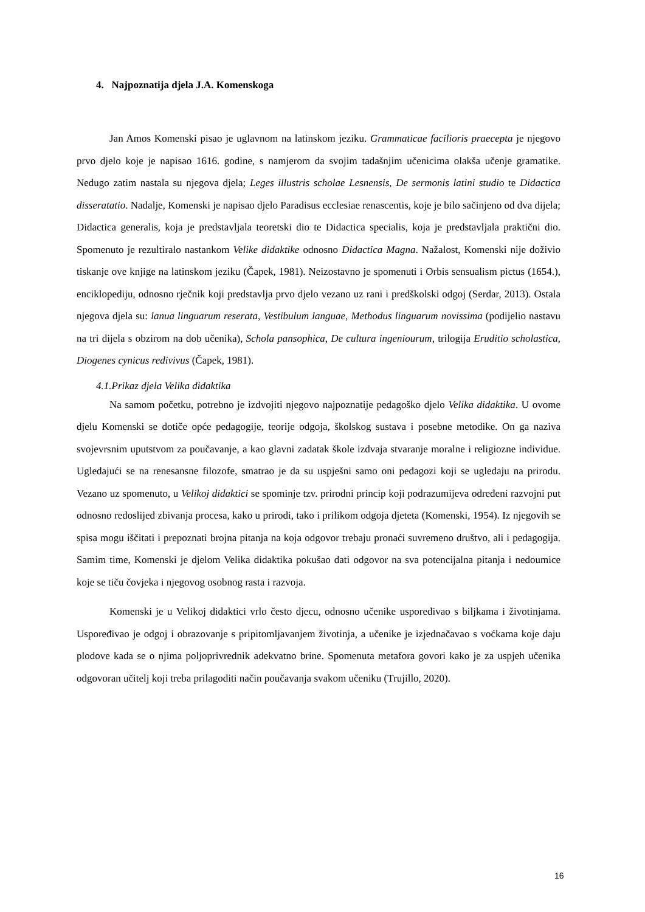4. Najpoznatija djela J.A. Komenskoga
Jan Amos Komenski pisao je uglavnom na latinskom jeziku. Grammaticae facilioris praecepta je njegovo prvo djelo koje je napisao 1616. godine, s namjerom da svojim tadašnjim učenicima olakša učenje gramatike. Nedugo zatim nastala su njegova djela; Leges illustris scholae Lesnensis, De sermonis latini studio te Didactica disseratatio. Nadalje, Komenski je napisao djelo Paradisus ecclesiae renascentis, koje je bilo sačinjeno od dva dijela; Didactica generalis, koja je predstavljala teoretski dio te Didactica specialis, koja je predstavljala praktični dio. Spomenuto je rezultiralo nastankom Velike didaktike odnosno Didactica Magna. Nažalost, Komenski nije doživio tiskanje ove knjige na latinskom jeziku (Čapek, 1981). Neizostavno je spomenuti i Orbis sensualism pictus (1654.), enciklopediju, odnosno rječnik koji predstavlja prvo djelo vezano uz rani i predškolski odgoj (Serdar, 2013). Ostala njegova djela su: lanua linguarum reserata, Vestibulum languae, Methodus linguarum novissima (podijelio nastavu na tri dijela s obzirom na dob učenika), Schola pansophica, De cultura ingeniourum, trilogija Eruditio scholastica, Diogenes cynicus redivivus (Čapek, 1981).
4.1.Prikaz djela Velika didaktika
Na samom početku, potrebno je izdvojiti njegovo najpoznatije pedagoško djelo Velika didaktika. U ovome djelu Komenski se dotiče opće pedagogije, teorije odgoja, školskog sustava i posebne metodike. On ga naziva svojevrsnim uputstvom za poučavanje, a kao glavni zadatak škole izdvaja stvaranje moralne i religiozne individue. Ugledajući se na renesansne filozofe, smatrao je da su uspješni samo oni pedagozi koji se ugledaju na prirodu. Vezano uz spomenuto, u Velikoj didaktici se spominje tzv. prirodni princip koji podrazumijeva određeni razvojni put odnosno redoslijed zbivanja procesa, kako u prirodi, tako i prilikom odgoja djeteta (Komenski, 1954). Iz njegovih se spisa mogu iščitati i prepoznati brojna pitanja na koja odgovor trebaju pronaći suvremeno društvo, ali i pedagogija. Samim time, Komenski je djelom Velika didaktika pokušao dati odgovor na sva potencijalna pitanja i nedoumice koje se tiču čovjeka i njegovog osobnog rasta i razvoja.
Komenski je u Velikoj didaktici vrlo često djecu, odnosno učenike uspoređivao s biljkama i životinjama. Uspoređivao je odgoj i obrazovanje s pripitomljavanjem životinja, a učenike je izjednačavao s voćkama koje daju plodove kada se o njima poljoprivrednik adekvatno brine. Spomenuta metafora govori kako je za uspjeh učenika odgovoran učitelj koji treba prilagoditi način poučavanja svakom učeniku (Trujillo, 2020).
16